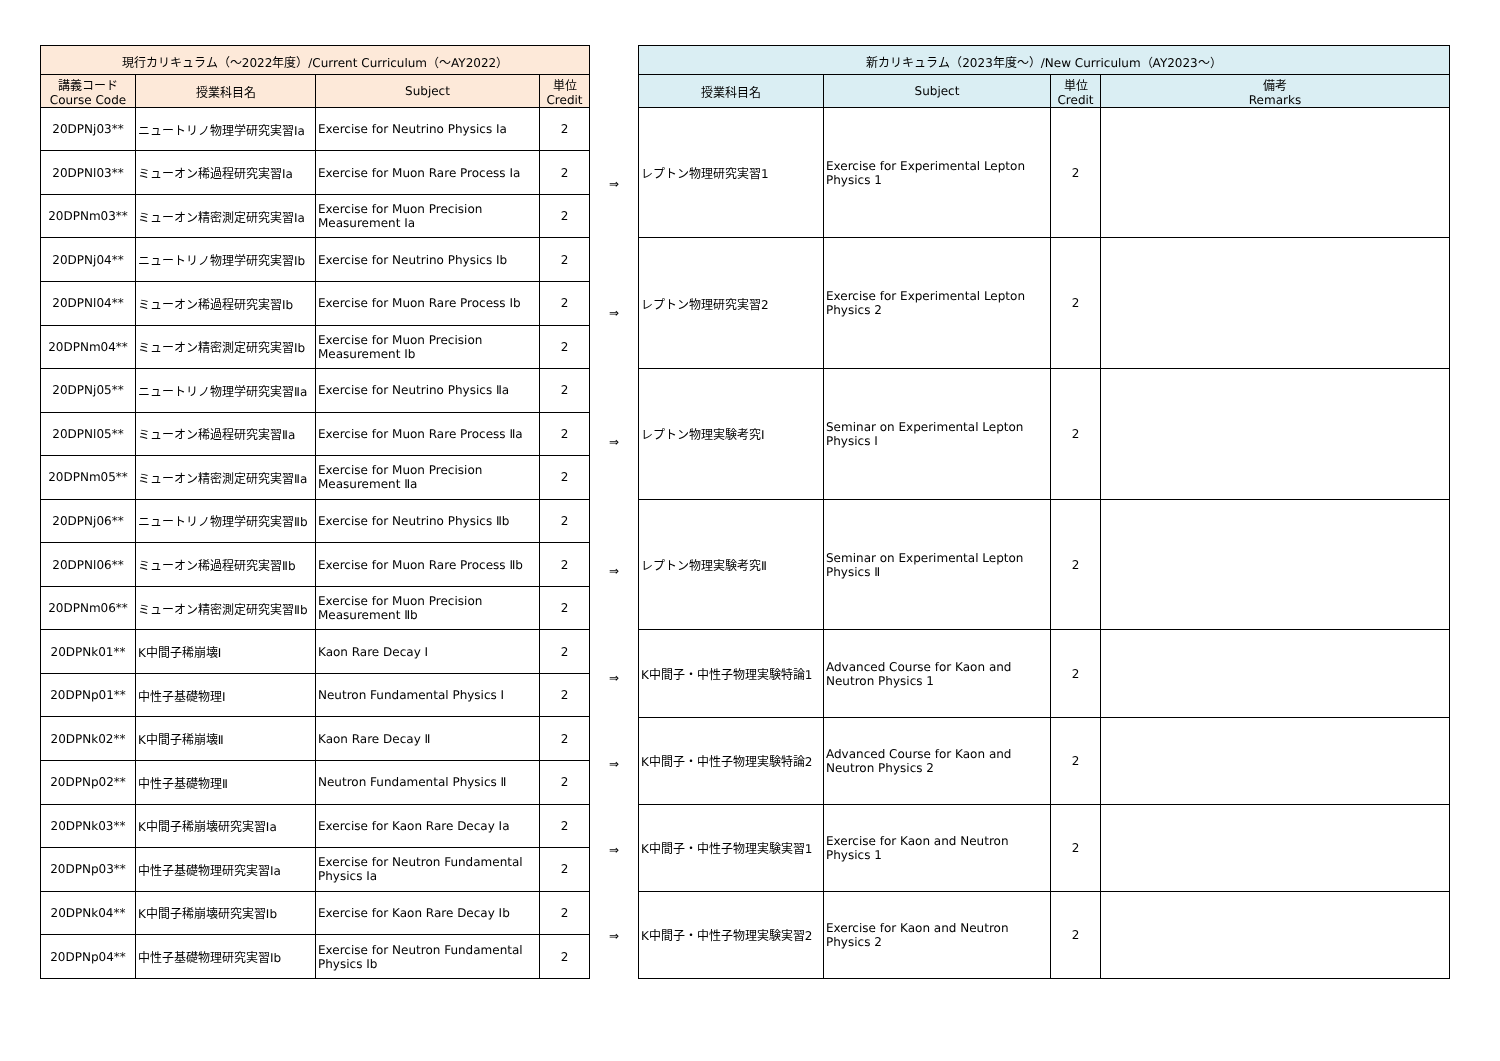| 現行カリキュラム（～2022年度）/Current Curriculum（～AY2022） | | | |
| --- | --- | --- | --- |
| 講義コード Course Code | 授業科目名 | Subject | 単位 Credit |
| 20DPNj03** | ニュートリノ物理学研究実習Ⅰa | Exercise for Neutrino Physics Ⅰa | 2 |
| 20DPNl03** | ミューオン稀過程研究実習Ⅰa | Exercise for Muon Rare Process Ⅰa | 2 |
| 20DPNm03** | ミューオン精密測定研究実習Ⅰa | Exercise for Muon Precision Measurement Ⅰa | 2 |
| 20DPNj04** | ニュートリノ物理学研究実習Ⅰb | Exercise for Neutrino Physics Ⅰb | 2 |
| 20DPNl04** | ミューオン稀過程研究実習Ⅰb | Exercise for Muon Rare Process Ⅰb | 2 |
| 20DPNm04** | ミューオン精密測定研究実習Ⅰb | Exercise for Muon Precision Measurement Ⅰb | 2 |
| 20DPNj05** | ニュートリノ物理学研究実習Ⅱa | Exercise for Neutrino Physics Ⅱa | 2 |
| 20DPNl05** | ミューオン稀過程研究実習Ⅱa | Exercise for Muon Rare Process Ⅱa | 2 |
| 20DPNm05** | ミューオン精密測定研究実習Ⅱa | Exercise for Muon Precision Measurement Ⅱa | 2 |
| 20DPNj06** | ニュートリノ物理学研究実習Ⅱb | Exercise for Neutrino Physics Ⅱb | 2 |
| 20DPNl06** | ミューオン稀過程研究実習Ⅱb | Exercise for Muon Rare Process Ⅱb | 2 |
| 20DPNm06** | ミューオン精密測定研究実習Ⅱb | Exercise for Muon Precision Measurement Ⅱb | 2 |
| 20DPNk01** | K中間子稀崩壊Ⅰ | Kaon Rare Decay Ⅰ | 2 |
| 20DPNp01** | 中性子基礎物理Ⅰ | Neutron Fundamental Physics Ⅰ | 2 |
| 20DPNk02** | K中間子稀崩壊Ⅱ | Kaon Rare Decay Ⅱ | 2 |
| 20DPNp02** | 中性子基礎物理Ⅱ | Neutron Fundamental Physics Ⅱ | 2 |
| 20DPNk03** | K中間子稀崩壊研究実習Ⅰa | Exercise for Kaon Rare Decay Ⅰa | 2 |
| 20DPNp03** | 中性子基礎物理研究実習Ⅰa | Exercise for Neutron Fundamental Physics Ⅰa | 2 |
| 20DPNk04** | K中間子稀崩壊研究実習Ⅰb | Exercise for Kaon Rare Decay Ⅰb | 2 |
| 20DPNp04** | 中性子基礎物理研究実習Ⅰb | Exercise for Neutron Fundamental Physics Ⅰb | 2 |
| ⇒ |
| ⇒ |
| ⇒ |
| ⇒ |
| ⇒ |
| ⇒ |
| ⇒ |
| ⇒ |
| 新カリキュラム（2023年度～）/New Curriculum（AY2023～） | | | |
| --- | --- | --- | --- |
| 授業科目名 | Subject | 単位 Credit | 備考 Remarks |
| レプトン物理研究実習1 | Exercise for Experimental Lepton Physics 1 | 2 | |
| レプトン物理研究実習2 | Exercise for Experimental Lepton Physics 2 | 2 | |
| レプトン物理実験考究Ⅰ | Seminar on Experimental Lepton Physics Ⅰ | 2 | |
| レプトン物理実験考究Ⅱ | Seminar on Experimental Lepton Physics Ⅱ | 2 | |
| K中間子・中性子物理実験特論1 | Advanced Course for Kaon and Neutron Physics 1 | 2 | |
| K中間子・中性子物理実験特論2 | Advanced Course for Kaon and Neutron Physics 2 | 2 | |
| K中間子・中性子物理実験実習1 | Exercise for Kaon and Neutron Physics 1 | 2 | |
| K中間子・中性子物理実験実習2 | Exercise for Kaon and Neutron Physics 2 | 2 | |